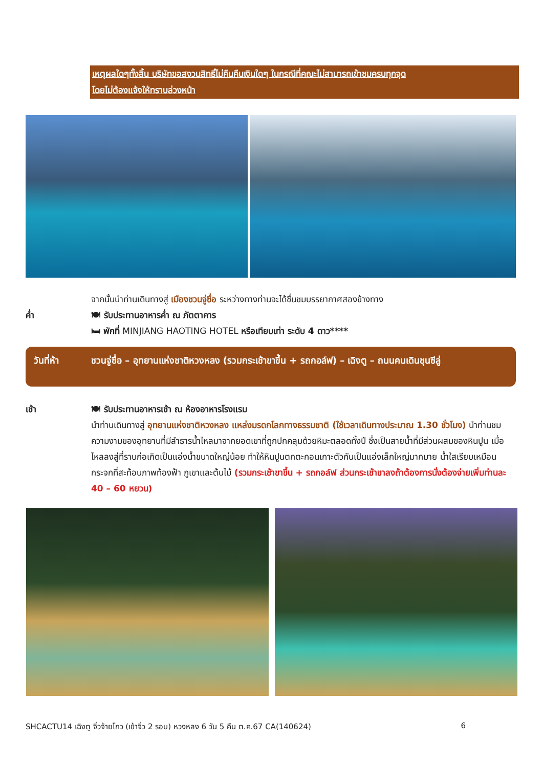เหตุผลใดๆทั้งสิ้น บริษัทขอสงวนสิทธิ์ไม่คืนคืนเงินใดๆ ในกรณีที่คณะไม่สามารถเข้าชมครบทุกจุด
โดยไม่ต้องแจ้งให้ทราบล่วงหน้า
จากนั้นนำท่านเดินทางสู่ เมืองชวนจู่ซื่อ ระหว่างทางท่านจะได้ชื่นชมบรรยากาศสองข้างทาง
ค่ำ 🍽 รับประทานอาหารค่ำ ณ ภัตตาคาร
🛏 พักที่ MINJIANG HAOTING HOTEL หรือเทียบเท่า ระดับ 4 ดาว****
วันที่ห้า ชวนจู่ซื่อ – อุทยานแห่งชาติหวงหลง (รวมกระเช้าขาขึ้น + รถกอล์ฟ) – เฉิงตู – ถนนคนเดินชุนซีลู่
เช้า 🍽 รับประทานอาหารเช้า ณ ห้องอาหารโรงแรม
นำท่านเดินทางสู่ อุทยานแห่งชาติหวงหลง แหล่งมรดกโลกทางธรรมชาติ (ใช้เวลาเดินทางประมาณ 1.30 ชั่วโมง) นำท่านชมความงามของอุทยานที่มีลำธารน้ำไหลมาจากยอดเขาที่ถูกปกคลุมด้วยหิมะตลอดทั้งปี ซึ่งเป็นสายน้ำที่มีส่วนผสมของหินปูน เมื่อไหลลงสู่ที่ราบก่อเกิดเป็นแอ่งน้ำขนาดใหญ่น้อย ทำให้หินปูนตกตะกอนเกาะตัวกันเป็นแอ่งเล็กใหญ่มากมาย น้ำใสเรียบเหมือนกระจกที่สะท้อนภาพท้องฟ้า ภูเขาและต้นไม้ (รวมกระเช้าขาขึ้น + รถกอล์ฟ ส่วนกระเช้าขาลงถ้าต้องการนั่งต้องจ่ายเพิ่มท่านละ 40 – 60 หยวน)
SHCACTU14 เฉิงตู จิ่วจ้ายโกว (เข้าจิ่ว 2 รอบ) หวงหลง 6 วัน 5 คืน ต.ค.67 CA(140624) 6